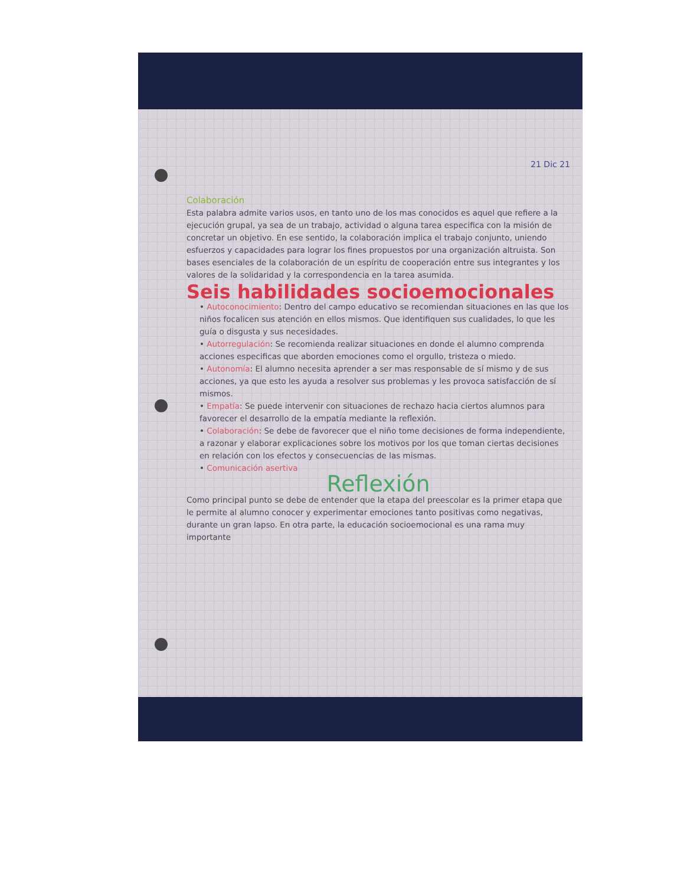21 Dic 21
Colaboración
Esta palabra admite varios usos, en tanto uno de los mas conocidos es aquel que refiere a la ejecución grupal, ya sea de un trabajo, actividad o alguna tarea especifica con la misión de concretar un objetivo. En ese sentido, la colaboración implica el trabajo conjunto, uniendo esfuerzos y capacidades para lograr los fines propuestos por una organización altruista. Son bases esenciales de la colaboración de un espíritu de cooperación entre sus integrantes y los valores de la solidaridad y la correspondencia en la tarea asumida.
Seis habilidades socioemocionales
• Autoconocimiento: Dentro del campo educativo se recomiendan situaciones en las que los niños focalicen sus atención en ellos mismos. Que identifiquen sus cualidades, lo que les guía o disgusta y sus necesidades.
• Autorregulación: Se recomienda realizar situaciones en donde el alumno comprenda acciones especificas que aborden emociones como el orgullo, tristeza o miedo.
• Autonomía: El alumno necesita aprender a ser mas responsable de sí mismo y de sus acciones, ya que esto les ayuda a resolver sus problemas y les provoca satisfacción de sí mismos.
• Empatía: Se puede intervenir con situaciones de rechazo hacia ciertos alumnos para favorecer el desarrollo de la empatía mediante la reflexión.
• Colaboración: Se debe de favorecer que el niño tome decisiones de forma independiente, a razonar y elaborar explicaciones sobre los motivos por los que toman ciertas decisiones en relación con los efectos y consecuencias de las mismas.
• Comunicación asertiva
Reflexión
Como principal punto se debe de entender que la etapa del preescolar es la primer etapa que le permite al alumno conocer y experimentar emociones tanto positivas como negativas, durante un gran lapso. En otra parte, la educación socioemocional es una rama muy importante